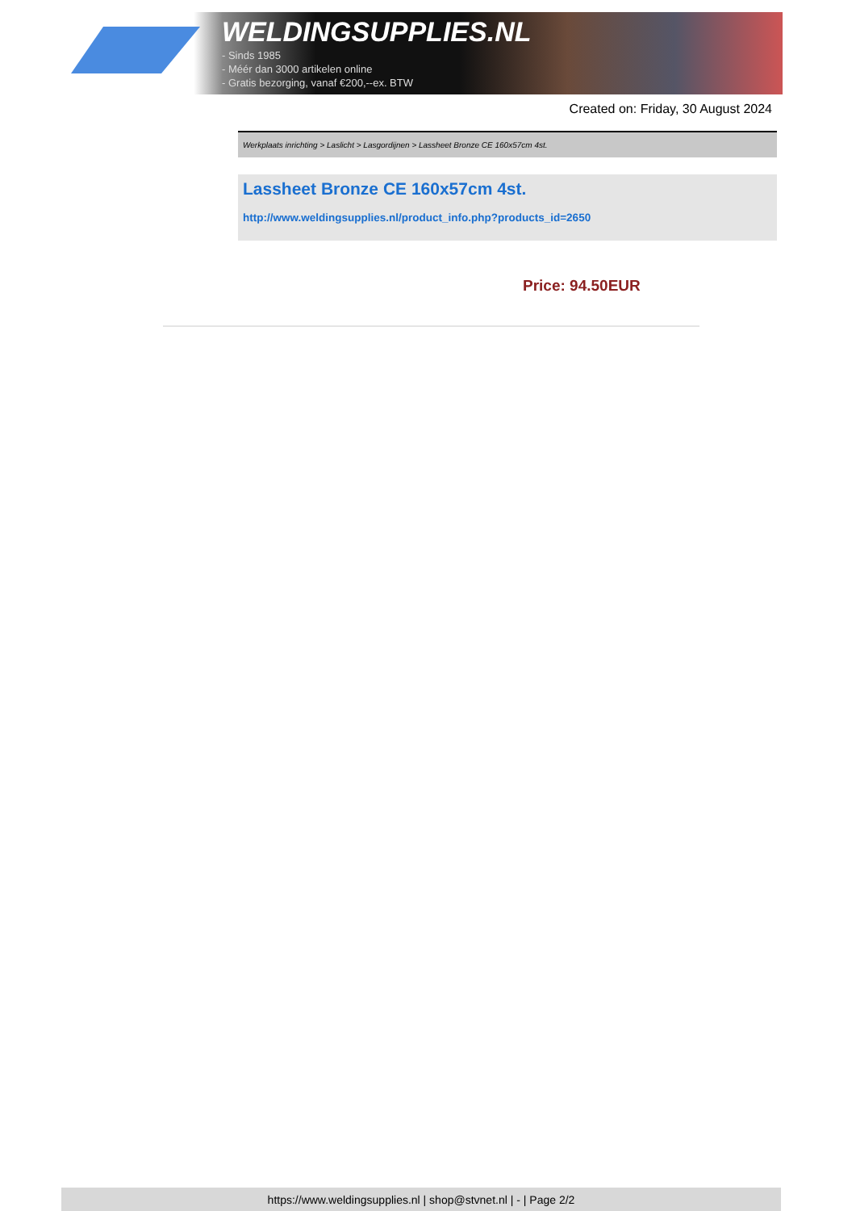WELDINGSUPPLIES.NL
- Sinds 1985
- Méér dan 3000 artikelen online
- Gratis bezorging, vanaf €200,--ex. BTW
Created on: Friday, 30 August 2024
Werkplaats inrichting > Laslicht > Lasgordijnen > Lassheet Bronze CE 160x57cm 4st.
Lassheet Bronze CE 160x57cm 4st.
http://www.weldingsupplies.nl/product_info.php?products_id=2650
Price: 94.50EUR
https://www.weldingsupplies.nl | shop@stvnet.nl | - | Page 2/2